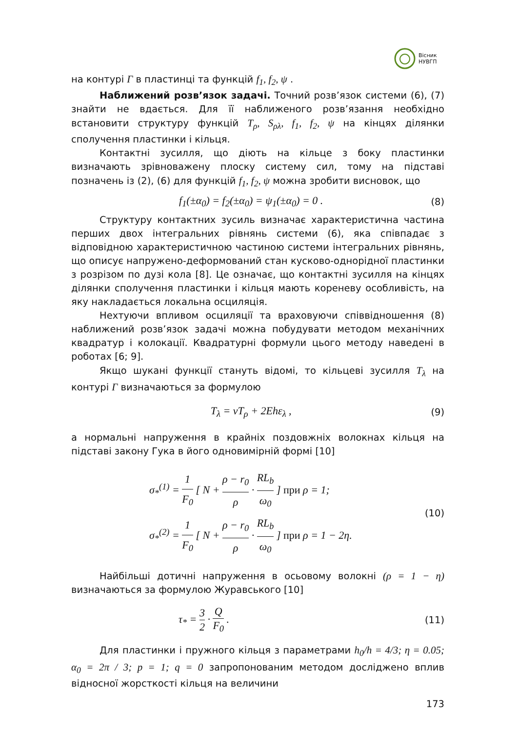Вісник
НУВГП
на контурі Γ в пластинці та функцій f<sub>1</sub>, f<sub>2</sub>, ψ .
Наближений розв’язок задачі. Точний розв’язок системи (6), (7) знайти не вдається. Для її наближеного розв’язання необхідно встановити структуру функцій T<sub>ρ</sub>, S<sub>ρλ</sub>, f<sub>1</sub>, f<sub>2</sub>, ψ на кінцях ділянки сполучення пластинки і кільця.
Контактні зусилля, що діють на кільце з боку пластинки визначають зрівноважену плоску систему сил, тому на підставі позначень із (2), (6) для функцій f<sub>1</sub>, f<sub>2</sub>, ψ можна зробити висновок, що
f<sub>1</sub>(±α<sub>0</sub>) = f<sub>2</sub>(±α<sub>0</sub>) = ψ<sub>1</sub>(±α<sub>0</sub>) = 0 . (8)
Структуру контактних зусиль визначає характеристична частина перших двох інтегральних рівнянь системи (6), яка співпадає з відповідною характеристичною частиною системи інтегральних рівнянь, що описує напружено-деформований стан кусково-однорідної пластинки з розрізом по дузі кола [8]. Це означає, що контактні зусилля на кінцях ділянки сполучення пластинки і кільця мають кореневу особливість, на яку накладається локальна осциляція.
Нехтуючи впливом осциляції та враховуючи співвідношення (8) наближений розв’язок задачі можна побудувати методом механічних квадратур і колокації. Квадратурні формули цього методу наведені в роботах [6; 9].
Якщо шукані функції стануть відомі, то кільцеві зусилля T<sub>λ</sub> на контурі Γ визначаються за формулою
T<sub>λ</sub> = νT<sub>ρ</sub> + 2Ehε<sub>λ</sub> , (9)
а нормальні напруження в крайніх поздовжніх волокнах кільця на підставі закону Гука в його одновимірній формі [10]
σ<sub>*</sub><sup>(1)</sup> = 1 F<sub>0</sub> [ N + ρ − r<sub>0</sub> ρ · RL<sub>b</sub> ω<sub>0</sub> ] при ρ = 1;
σ<sub>*</sub><sup>(2)</sup> = 1 F<sub>0</sub> [ N + ρ − r<sub>0</sub> ρ · RL<sub>b</sub> ω<sub>0</sub> ] при ρ = 1 − 2η. (10)
Найбільші дотичні напруження в осьовому волокні (ρ = 1 − η) визначаються за формулою Журавського [10]
τ<sub>*</sub> = 3 2 · Q F<sub>0</sub> . (11)
Для пластинки і пружного кільця з параметрами h<sub>0</sub>/h = 4/3; η = 0.05; α<sub>0</sub> = 2π / 3; p = 1; q = 0 запропонованим методом досліджено вплив відносної жорсткості кільця на величини
173